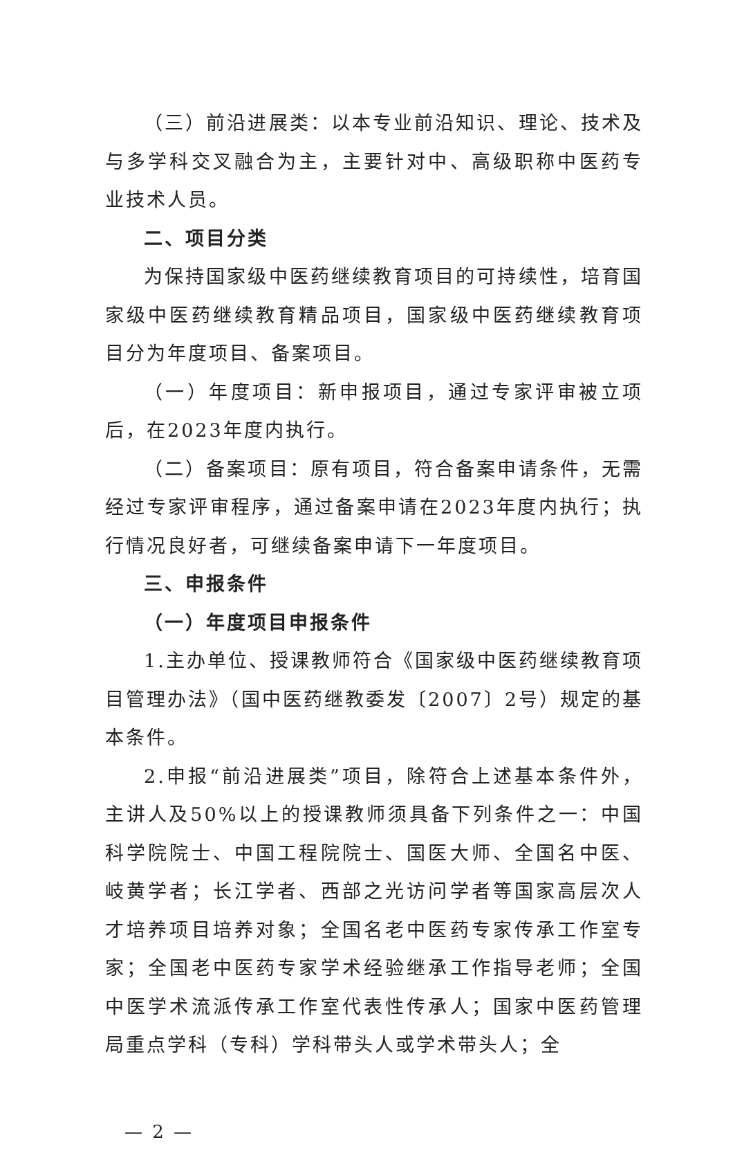（三）前沿进展类：以本专业前沿知识、理论、技术及与多学科交叉融合为主，主要针对中、高级职称中医药专业技术人员。
二、项目分类
为保持国家级中医药继续教育项目的可持续性，培育国家级中医药继续教育精品项目，国家级中医药继续教育项目分为年度项目、备案项目。
（一）年度项目：新申报项目，通过专家评审被立项后，在2023年度内执行。
（二）备案项目：原有项目，符合备案申请条件，无需经过专家评审程序，通过备案申请在2023年度内执行；执行情况良好者，可继续备案申请下一年度项目。
三、申报条件
（一）年度项目申报条件
1.主办单位、授课教师符合《国家级中医药继续教育项目管理办法》（国中医药继教委发〔2007〕2号）规定的基本条件。
2.申报“前沿进展类”项目，除符合上述基本条件外，主讲人及50%以上的授课教师须具备下列条件之一：中国科学院院士、中国工程院院士、国医大师、全国名中医、岐黄学者；长江学者、西部之光访问学者等国家高层次人才培养项目培养对象；全国名老中医药专家传承工作室专家；全国老中医药专家学术经验继承工作指导老师；全国中医学术流派传承工作室代表性传承人；国家中医药管理局重点学科（专科）学科带头人或学术带头人；全
— 2 —